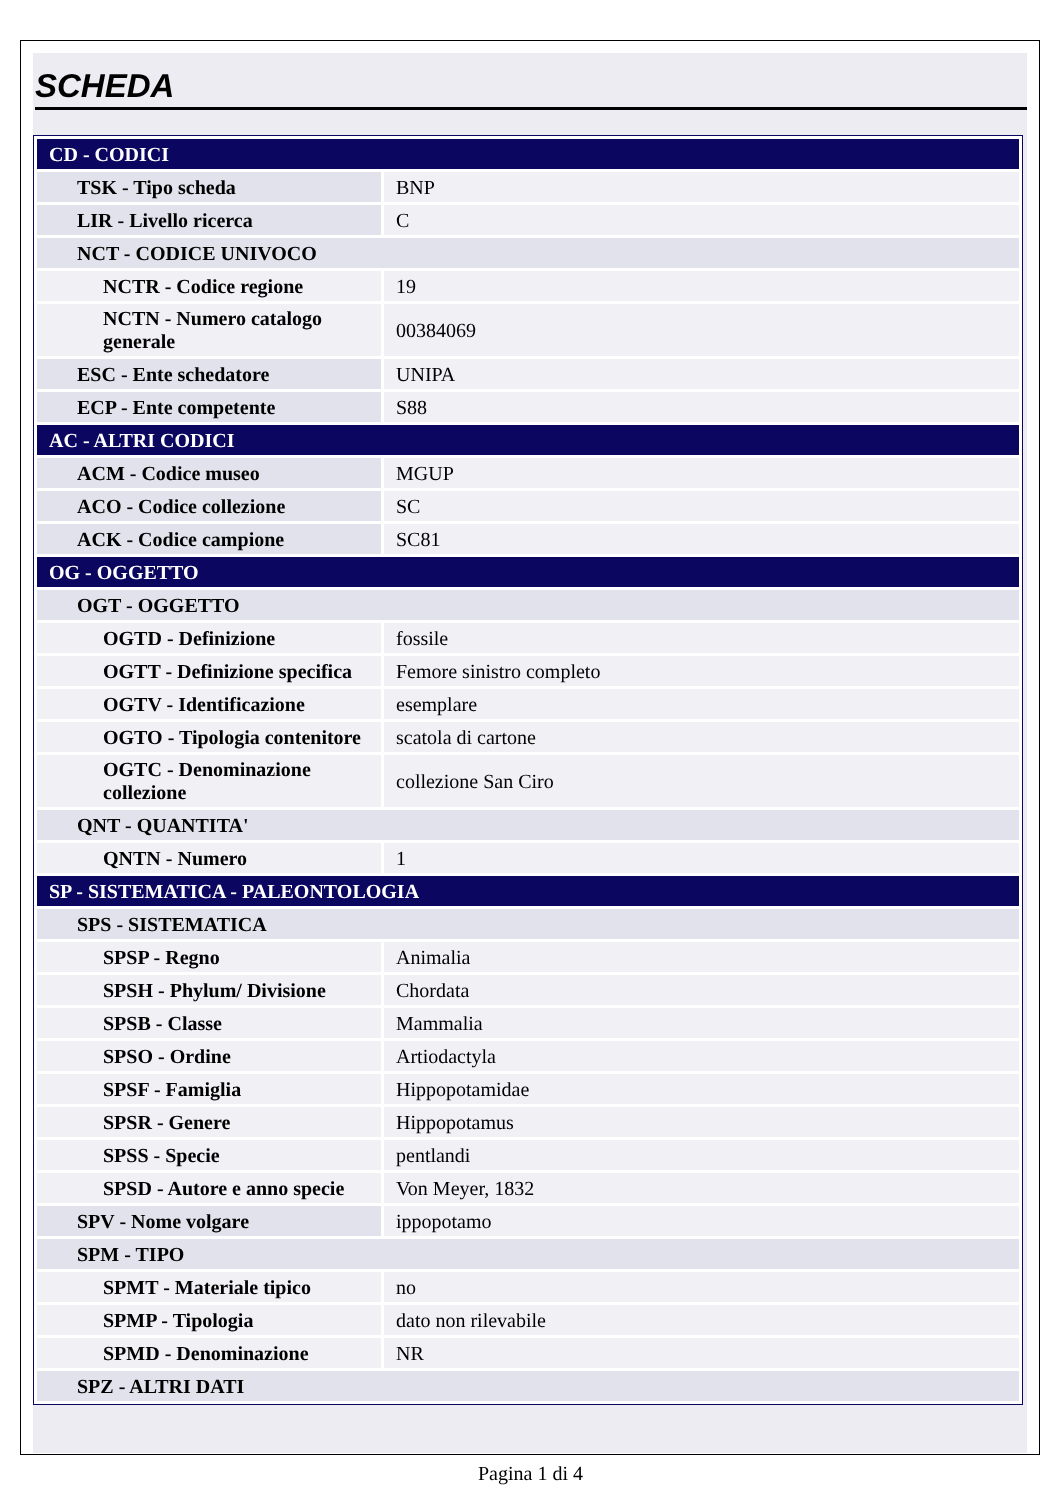SCHEDA
| CD - CODICI | |
| TSK - Tipo scheda | BNP |
| LIR - Livello ricerca | C |
| NCT - CODICE UNIVOCO | |
| NCTR - Codice regione | 19 |
| NCTN - Numero catalogo generale | 00384069 |
| ESC - Ente schedatore | UNIPA |
| ECP - Ente competente | S88 |
| AC - ALTRI CODICI | |
| ACM - Codice museo | MGUP |
| ACO - Codice collezione | SC |
| ACK - Codice campione | SC81 |
| OG - OGGETTO | |
| OGT - OGGETTO | |
| OGTD - Definizione | fossile |
| OGTT - Definizione specifica | Femore sinistro completo |
| OGTV - Identificazione | esemplare |
| OGTO - Tipologia contenitore | scatola di cartone |
| OGTC - Denominazione collezione | collezione San Ciro |
| QNT - QUANTITA' | |
| QNTN - Numero | 1 |
| SP - SISTEMATICA - PALEONTOLOGIA | |
| SPS - SISTEMATICA | |
| SPSP - Regno | Animalia |
| SPSH - Phylum/ Divisione | Chordata |
| SPSB - Classe | Mammalia |
| SPSO - Ordine | Artiodactyla |
| SPSF - Famiglia | Hippopotamidae |
| SPSR - Genere | Hippopotamus |
| SPSS - Specie | pentlandi |
| SPSD - Autore e anno specie | Von Meyer, 1832 |
| SPV - Nome volgare | ippopotamo |
| SPM - TIPO | |
| SPMT - Materiale tipico | no |
| SPMP - Tipologia | dato non rilevabile |
| SPMD - Denominazione | NR |
| SPZ - ALTRI DATI | |
Pagina 1 di 4